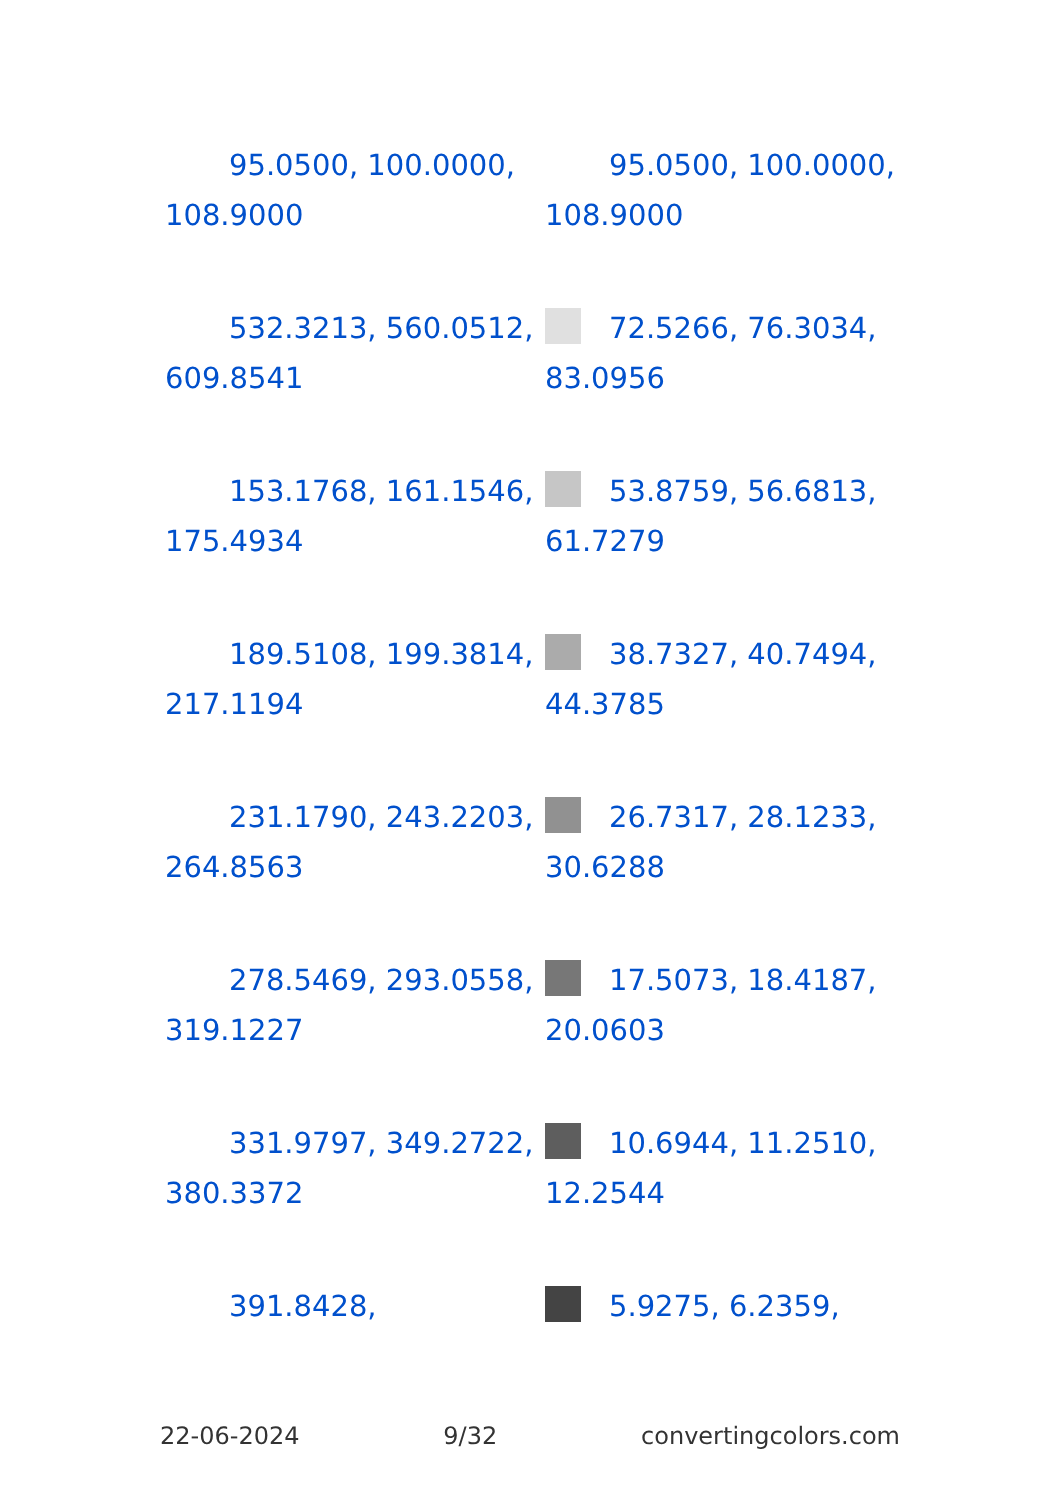| 95.0500, 100.0000, 108.9000 | 95.0500, 100.0000, 108.9000 |
| 532.3213, 560.0512, 609.8541 | 72.5266, 76.3034, 83.0956 |
| 153.1768, 161.1546, 175.4934 | 53.8759, 56.6813, 61.7279 |
| 189.5108, 199.3814, 217.1194 | 38.7327, 40.7494, 44.3785 |
| 231.1790, 243.2203, 264.8563 | 26.7317, 28.1233, 30.6288 |
| 278.5469, 293.0558, 319.1227 | 17.5073, 18.4187, 20.0603 |
| 331.9797, 349.2722, 380.3372 | 10.6944, 11.2510, 12.2544 |
| 391.8428, | 5.9275, 6.2359, |
22-06-2024 9/32 convertingcolors.com